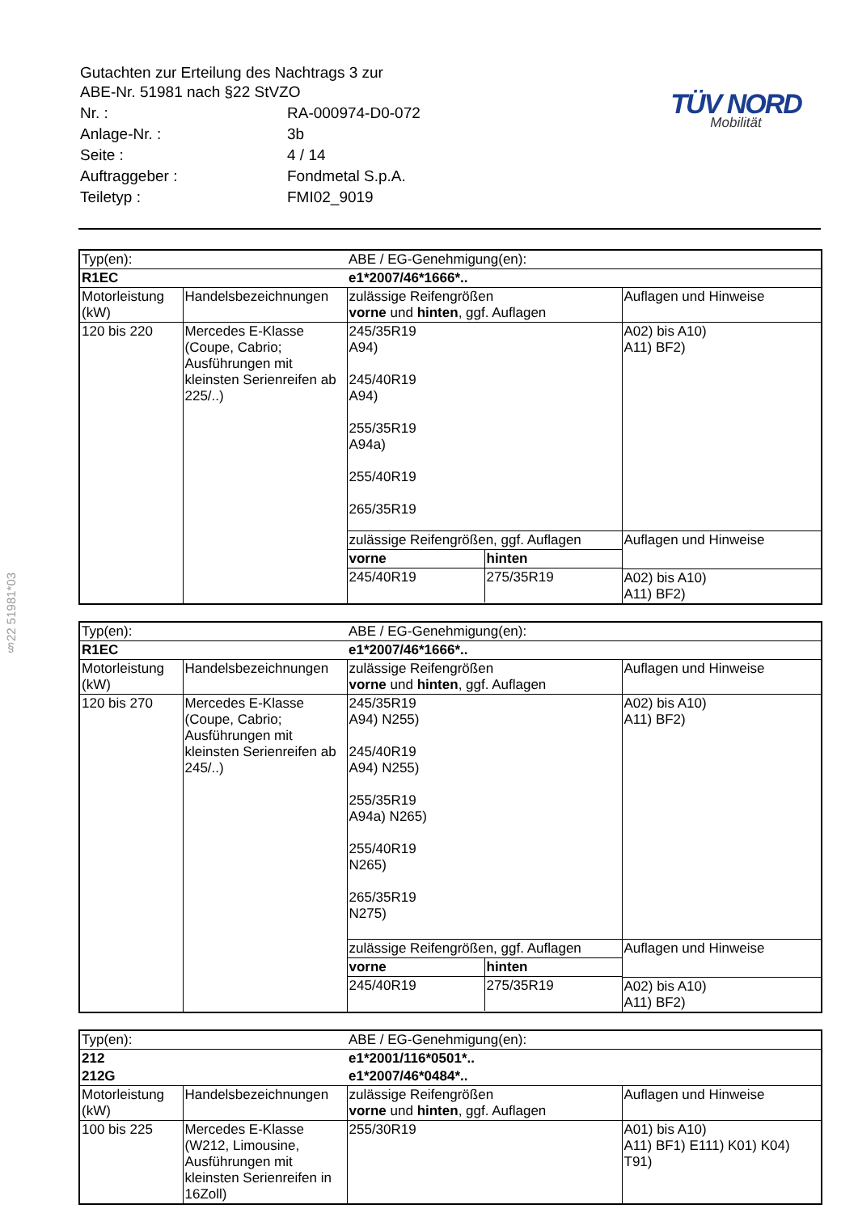§22 51981*03
| Gutachten zur Erteilung des Nachtrags 3 zur ABE-Nr. 51981 nach §22 StVZO | |
| Nr. : | RA-000974-D0-072 |
| Anlage-Nr. : | 3b |
| Seite : | 4 / 14 |
| Auftraggeber : | Fondmetal S.p.A. |
| Teiletyp : | FMI02_9019 |
TÜV NORD
Mobilität
| Typ(en): | | ABE / EG-Genehmigung(en): | |
| R1EC | | e1*2007/46*1666*.. | |
| Motorleistung (kW) | Handelsbezeichnungen | zulässige Reifengrößen vorne und hinten , ggf. Auflagen | Auflagen und Hinweise |
| 120 bis 220 | Mercedes E-Klasse (Coupe, Cabrio; Ausführungen mit kleinsten Serienreifen ab 225/..) | 245/35R19 A94) 245/40R19 A94) 255/35R19 A94a) 255/40R19 265/35R19 | A02) bis A10) A11) BF2) |
| | | / zulässige Reifengrößen, ggf. Auflagen / / / vorne / hinten / / 245/40R19 / 275/35R19 / | / Auflagen und Hinweise / / A02) bis A10) A11) BF2) / |
| Typ(en): | | ABE / EG-Genehmigung(en): | |
| R1EC | | e1*2007/46*1666*.. | |
| Motorleistung (kW) | Handelsbezeichnungen | zulässige Reifengrößen vorne und hinten , ggf. Auflagen | Auflagen und Hinweise |
| 120 bis 270 | Mercedes E-Klasse (Coupe, Cabrio; Ausführungen mit kleinsten Serienreifen ab 245/..) | 245/35R19 A94) N255) 245/40R19 A94) N255) 255/35R19 A94a) N265) 255/40R19 N265) 265/35R19 N275) | A02) bis A10) A11) BF2) |
| | | / zulässige Reifengrößen, ggf. Auflagen / / / vorne / hinten / / 245/40R19 / 275/35R19 / | / Auflagen und Hinweise / / A02) bis A10) A11) BF2) / |
| Typ(en): | | ABE / EG-Genehmigung(en): | |
| 212 | | e1*2001/116*0501*.. | |
| 212G | | e1*2007/46*0484*.. | |
| Motorleistung (kW) | Handelsbezeichnungen | zulässige Reifengrößen vorne und hinten , ggf. Auflagen | Auflagen und Hinweise |
| 100 bis 225 | Mercedes E-Klasse (W212, Limousine, Ausführungen mit kleinsten Serienreifen in 16Zoll) | 255/30R19 | A01) bis A10) A11) BF1) E111) K01) K04) T91) |